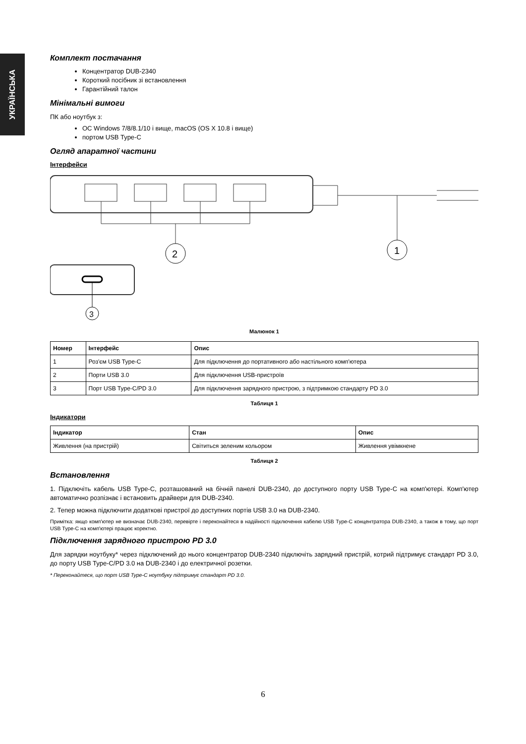УКРАЇНСЬКА
Комплект постачання
Концентратор DUB-2340
Короткий посібник зі встановлення
Гарантійний талон
Мінімальні вимоги
ПК або ноутбук з:
ОС Windows 7/8/8.1/10 і вище, macOS (OS X 10.8 і вище)
портом USB Type-C
Огляд апаратної частини
Інтерфейси
2
1
3
Малюнок 1
| Номер | Інтерфейс | Опис |
| --- | --- | --- |
| 1 | Роз'єм USB Type-C | Для підключення до портативного або настільного комп'ютера |
| 2 | Порти USB 3.0 | Для підключення USB-пристроїв |
| 3 | Порт USB Type-C/PD 3.0 | Для підключення зарядного пристрою, з підтримкою стандарту PD 3.0 |
Таблиця 1
Індикатори
| Індикатор | Стан | Опис |
| --- | --- | --- |
| Живлення (на пристрій) | Світиться зеленим кольором | Живлення увімкнене |
Таблиця 2
Встановлення
1. Підключіть кабель USB Type-C, розташований на бічній панелі DUB-2340, до доступного порту USB Type-C на комп'ютері. Комп'ютер автоматично розпізнає і встановить драйвери для DUB-2340.
2. Тепер можна підключити додаткові пристрої до доступних портів USB 3.0 на DUB-2340.
Примітка: якщо комп'ютер не визначає DUB-2340, перевірте і переконайтеся в надійності підключення кабелю USB Type-C концентратора DUB-2340, а також в тому, що порт USB Type-C на комп'ютері працює коректно.
Підключення зарядного пристрою PD 3.0
Для зарядки ноутбуку* через підключений до нього концентратор DUB-2340 підключіть зарядний пристрій, котрий підтримує стандарт PD 3.0, до порту USB Type-C/PD 3.0 на DUB-2340 і до електричної розетки.
* Переконайтеся, що порт USB Type-C ноутбуку підтримує стандарт PD 3.0.
6